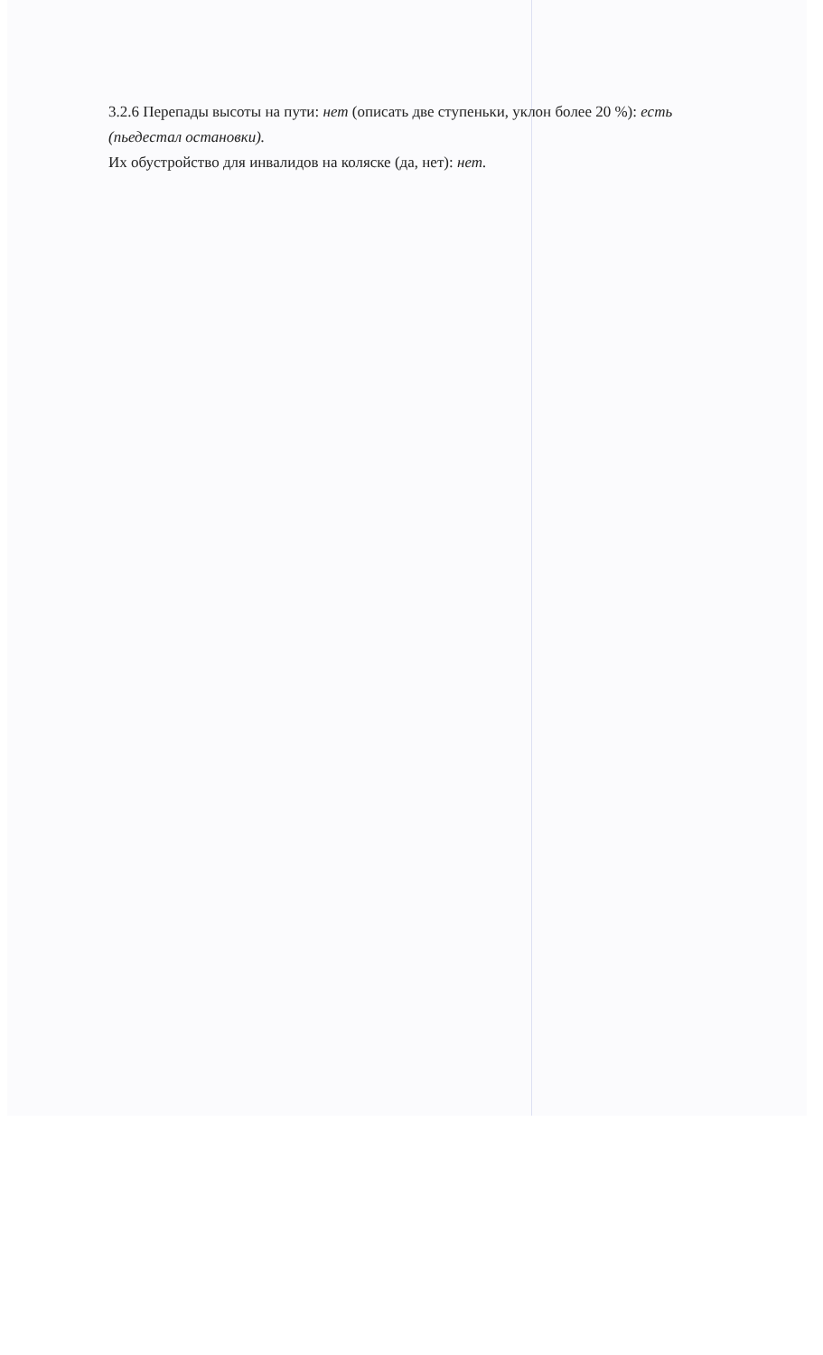3.2.6 Перепады высоты на пути: нет (описать две ступеньки, уклон более 20 %): есть (пьедестал остановки).
Их обустройство для инвалидов на коляске (да, нет): нет.